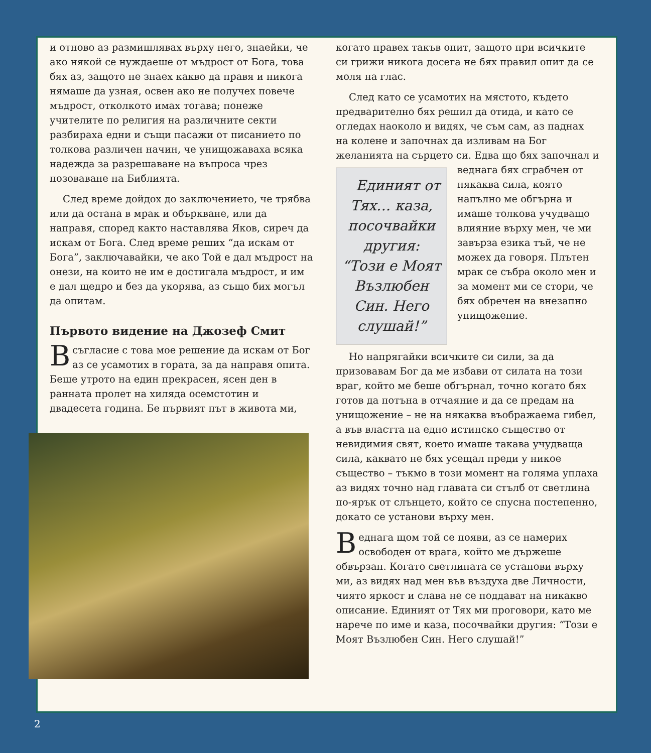и отново аз размишлявах върху него, знаейки, че ако някой се нуждаеше от мъдрост от Бога, това бях аз, защото не знаех какво да правя и никога нямаше да узная, освен ако не получех повече мъдрост, отколкото имах тогава; понеже учителите по религия на различните секти разбираха едни и същи пасажи от писанието по толкова различен начин, че унищожаваха всяка надежда за разрешаване на въпроса чрез позоваване на Библията.
След време дойдох до заключението, че трябва или да остана в мрак и объркване, или да направя, според както наставлява Яков, сиреч да искам от Бога. След време реших “да искам от Бога”, заключавайки, че ако Той е дал мъдрост на онези, на които не им е достигала мъдрост, и им е дал щедро и без да укорява, аз също бих могъл да опитам.
Първото видение на Джозеф Смит
Всъгласие с това мое решение да искам от Бог аз се усамотих в гората, за да направя опита. Беше утрото на един прекрасен, ясен ден в ранната пролет на хиляда осемстотин и двадесета година. Бе първият път в живота ми,
когато правех такъв опит, защото при всичките си грижи никога досега не бях правил опит да се моля на глас.
След като се усамотих на мястото, където предварително бях решил да отида, и като се огледах наоколо и видях, че съм сам, аз паднах на колене и започнах да изливам на Бог желанията на сърцето си. Едва що бях Единият от Тях… каза, посочвайки другия: “Този е Моят Възлюбен Син. Него слушай!” започнал и веднага бях сграбчен от някаква сила, която напълно ме обгърна и имаше толкова учудващо влияние върху мен, че ми завърза езика тъй, че не можех да говоря. Плътен мрак се събра около мен и за момент ми се стори, че бях обречен на внезапно унищожение.
Но напрягайки всичките си сили, за да призовавам Бог да ме избави от силата на този враг, който ме беше обгърнал, точно когато бях готов да потъна в отчаяние и да се предам на унищожение – не на някаква въображаема гибел, а във властта на едно истинско същество от невидимия свят, което имаше такава учудваща сила, каквато не бях усещал преди у никое същество – тъкмо в този момент на голяма уплаха аз видях точно над главата си стълб от светлина по-ярък от слънцето, който се спусна постепенно, докато се установи върху мен.
Веднага щом той се появи, аз се намерих освободен от врага, който ме държеше обвързан. Когато светлината се установи върху ми, аз видях над мен във въздуха две Личности, чиято яркост и слава не се поддават на никакво описание. Единият от Тях ми проговори, като ме нарече по име и каза, посочвайки другия: “Този е Моят Възлюбен Син. Него слушай!”
2